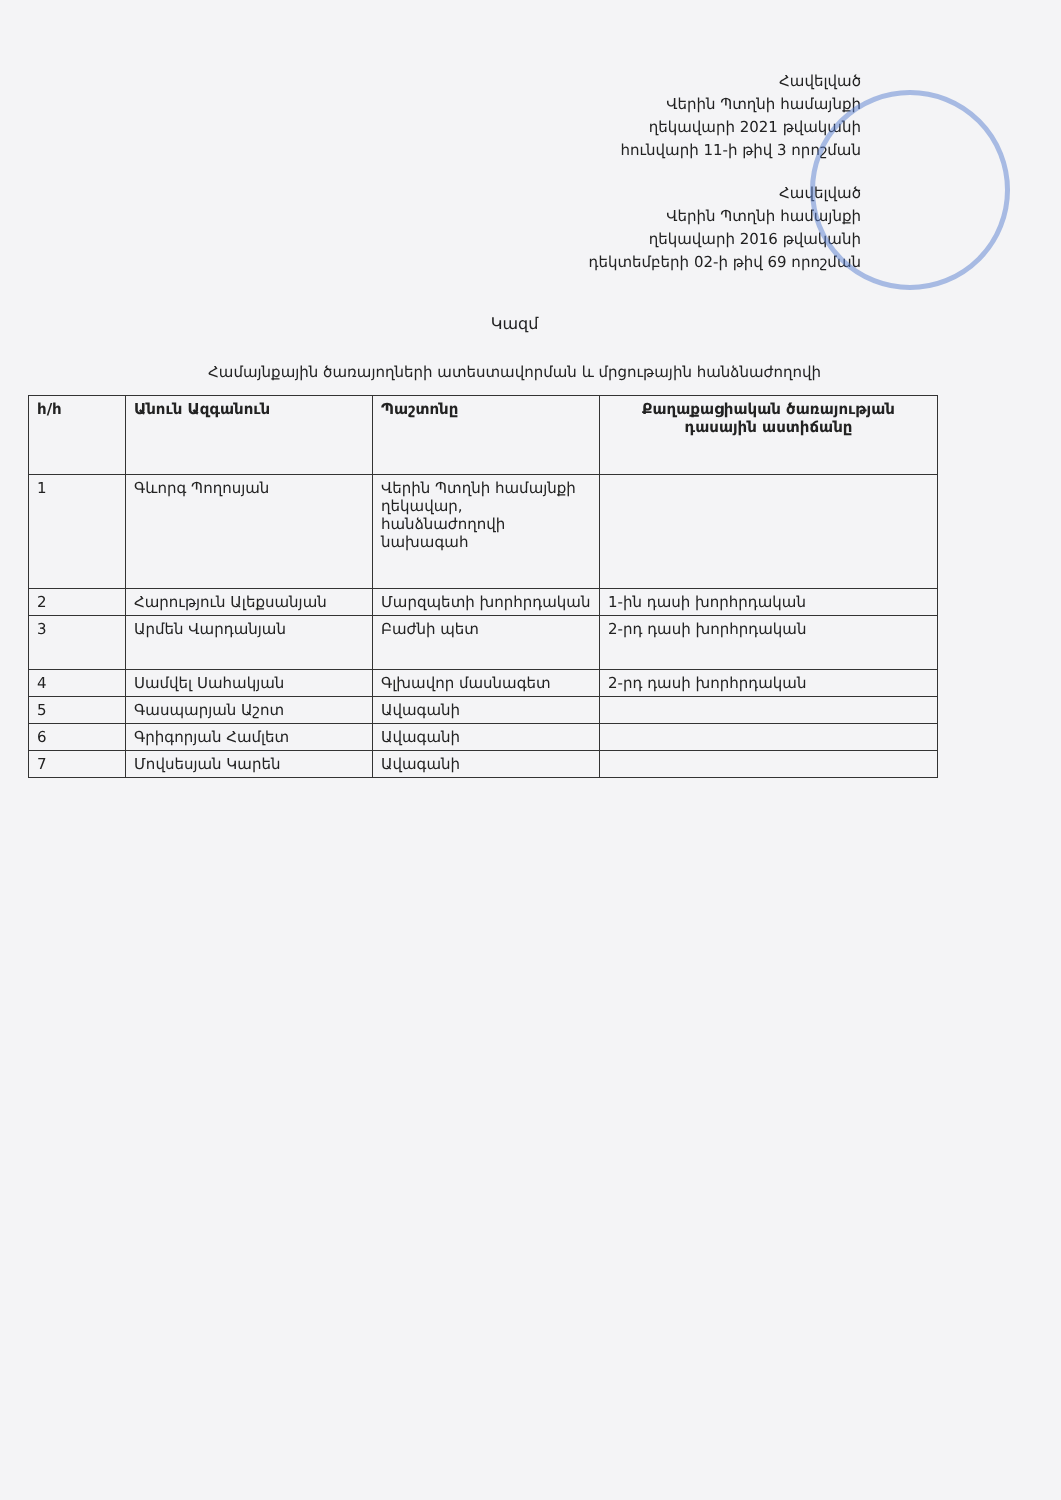Հավելված
Վերին Պտղնի համայնքի
ղեկավարի 2021 թվականի
հունվարի 11-ի թիվ 3 որոշման
Հավելված
Վերին Պտղնի համայնքի
ղեկավարի 2016 թվականի
դեկտեմբերի 02-ի թիվ 69 որոշման
Կազմ
Համայնքային ծառայողների ատեստավորման և մրցութային հանձնաժողովի
| հ/հ | Անուն Ազգանուն | Պաշտոնը | Քաղաքացիական ծառայության դասային աստիճանը |
| --- | --- | --- | --- |
| 1 | Գևորգ Պողոսյան | Վերին Պտղնի համայնքի ղեկավար, հանձնաժողովի նախագահ | |
| 2 | Հարություն Ալեքսանյան | Մարզպետի խորհրդական | 1-ին դասի խորհրդական |
| 3 | Արմեն Վարդանյան | Բաժնի պետ | 2-րդ դասի խորհրդական |
| 4 | Սամվել Սահակյան | Գլխավոր մասնագետ | 2-րդ դասի խորհրդական |
| 5 | Գասպարյան Աշոտ | Ավագանի | |
| 6 | Գրիգորյան Համլետ | Ավագանի | |
| 7 | Մովսեսյան Կարեն | Ավագանի | |